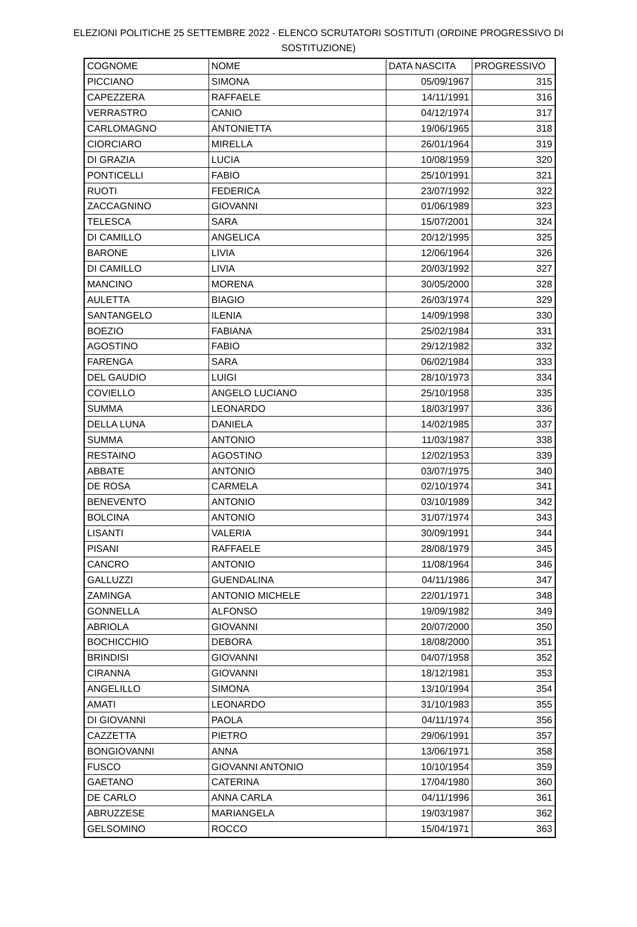ELEZIONI POLITICHE 25 SETTEMBRE 2022 - ELENCO SCRUTATORI SOSTITUTI (ORDINE PROGRESSIVO DI
SOSTITUZIONE)
| COGNOME | NOME | DATA NASCITA | PROGRESSIVO |
| --- | --- | --- | --- |
| PICCIANO | SIMONA | 05/09/1967 | 315 |
| CAPEZZERA | RAFFAELE | 14/11/1991 | 316 |
| VERRASTRO | CANIO | 04/12/1974 | 317 |
| CARLOMAGNO | ANTONIETTA | 19/06/1965 | 318 |
| CIORCIARO | MIRELLA | 26/01/1964 | 319 |
| DI GRAZIA | LUCIA | 10/08/1959 | 320 |
| PONTICELLI | FABIO | 25/10/1991 | 321 |
| RUOTI | FEDERICA | 23/07/1992 | 322 |
| ZACCAGNINO | GIOVANNI | 01/06/1989 | 323 |
| TELESCA | SARA | 15/07/2001 | 324 |
| DI CAMILLO | ANGELICA | 20/12/1995 | 325 |
| BARONE | LIVIA | 12/06/1964 | 326 |
| DI CAMILLO | LIVIA | 20/03/1992 | 327 |
| MANCINO | MORENA | 30/05/2000 | 328 |
| AULETTA | BIAGIO | 26/03/1974 | 329 |
| SANTANGELO | ILENIA | 14/09/1998 | 330 |
| BOEZIO | FABIANA | 25/02/1984 | 331 |
| AGOSTINO | FABIO | 29/12/1982 | 332 |
| FARENGA | SARA | 06/02/1984 | 333 |
| DEL GAUDIO | LUIGI | 28/10/1973 | 334 |
| COVIELLO | ANGELO LUCIANO | 25/10/1958 | 335 |
| SUMMA | LEONARDO | 18/03/1997 | 336 |
| DELLA LUNA | DANIELA | 14/02/1985 | 337 |
| SUMMA | ANTONIO | 11/03/1987 | 338 |
| RESTAINO | AGOSTINO | 12/02/1953 | 339 |
| ABBATE | ANTONIO | 03/07/1975 | 340 |
| DE ROSA | CARMELA | 02/10/1974 | 341 |
| BENEVENTO | ANTONIO | 03/10/1989 | 342 |
| BOLCINA | ANTONIO | 31/07/1974 | 343 |
| LISANTI | VALERIA | 30/09/1991 | 344 |
| PISANI | RAFFAELE | 28/08/1979 | 345 |
| CANCRO | ANTONIO | 11/08/1964 | 346 |
| GALLUZZI | GUENDALINA | 04/11/1986 | 347 |
| ZAMINGA | ANTONIO MICHELE | 22/01/1971 | 348 |
| GONNELLA | ALFONSO | 19/09/1982 | 349 |
| ABRIOLA | GIOVANNI | 20/07/2000 | 350 |
| BOCHICCHIO | DEBORA | 18/08/2000 | 351 |
| BRINDISI | GIOVANNI | 04/07/1958 | 352 |
| CIRANNA | GIOVANNI | 18/12/1981 | 353 |
| ANGELILLO | SIMONA | 13/10/1994 | 354 |
| AMATI | LEONARDO | 31/10/1983 | 355 |
| DI GIOVANNI | PAOLA | 04/11/1974 | 356 |
| CAZZETTA | PIETRO | 29/06/1991 | 357 |
| BONGIOVANNI | ANNA | 13/06/1971 | 358 |
| FUSCO | GIOVANNI ANTONIO | 10/10/1954 | 359 |
| GAETANO | CATERINA | 17/04/1980 | 360 |
| DE CARLO | ANNA CARLA | 04/11/1996 | 361 |
| ABRUZZESE | MARIANGELA | 19/03/1987 | 362 |
| GELSOMINO | ROCCO | 15/04/1971 | 363 |